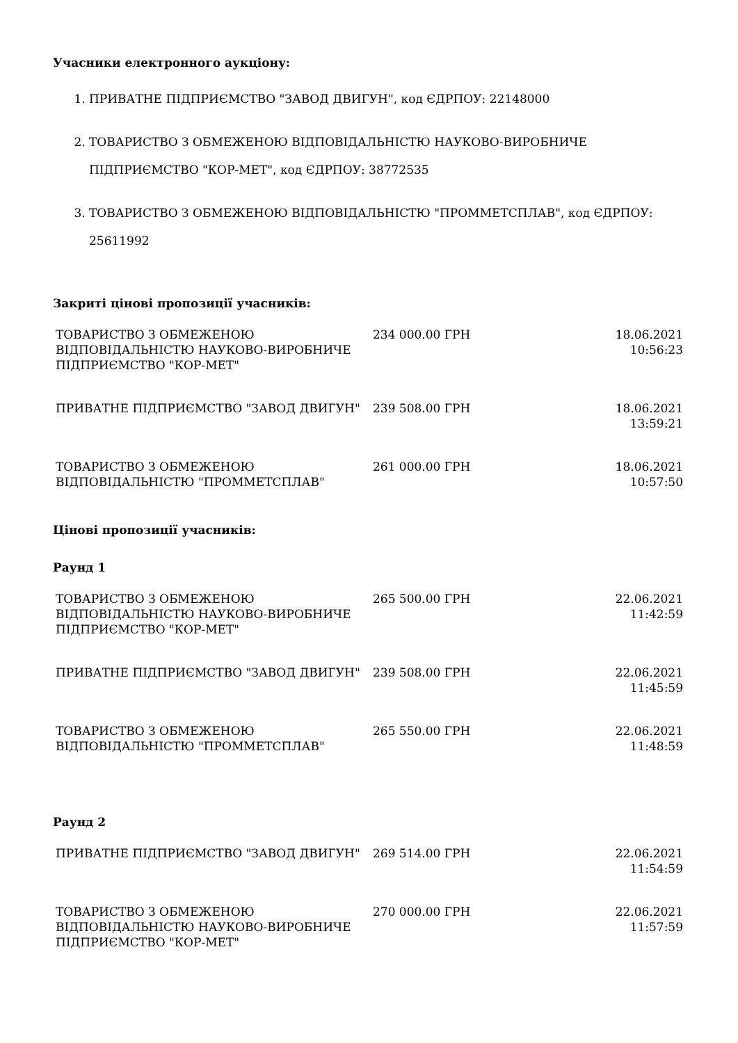Учасники електронного аукціону:
1. ПРИВАТНЕ ПІДПРИЄМСТВО "ЗАВОД ДВИГУН", код ЄДРПОУ: 22148000
2. ТОВАРИСТВО З ОБМЕЖЕНОЮ ВІДПОВІДАЛЬНІСТЮ НАУКОВО-ВИРОБНИЧЕ ПІДПРИЄМСТВО "КОР-МЕТ", код ЄДРПОУ: 38772535
3. ТОВАРИСТВО З ОБМЕЖЕНОЮ ВІДПОВІДАЛЬНІСТЮ "ПРОММЕТСПЛАВ", код ЄДРПОУ: 25611992
Закриті цінові пропозиції учасників:
| ТОВАРИСТВО З ОБМЕЖЕНОЮ ВІДПОВІДАЛЬНІСТЮ НАУКОВО-ВИРОБНИЧЕ ПІДПРИЄМСТВО "КОР-МЕТ" | 234 000.00 ГРН | 18.06.2021 10:56:23 |
| ПРИВАТНЕ ПІДПРИЄМСТВО "ЗАВОД ДВИГУН" | 239 508.00 ГРН | 18.06.2021 13:59:21 |
| ТОВАРИСТВО З ОБМЕЖЕНОЮ ВІДПОВІДАЛЬНІСТЮ "ПРОММЕТСПЛАВ" | 261 000.00 ГРН | 18.06.2021 10:57:50 |
Цінові пропозиції учасників:
Раунд 1
| ТОВАРИСТВО З ОБМЕЖЕНОЮ ВІДПОВІДАЛЬНІСТЮ НАУКОВО-ВИРОБНИЧЕ ПІДПРИЄМСТВО "КОР-МЕТ" | 265 500.00 ГРН | 22.06.2021 11:42:59 |
| ПРИВАТНЕ ПІДПРИЄМСТВО "ЗАВОД ДВИГУН" | 239 508.00 ГРН | 22.06.2021 11:45:59 |
| ТОВАРИСТВО З ОБМЕЖЕНОЮ ВІДПОВІДАЛЬНІСТЮ "ПРОММЕТСПЛАВ" | 265 550.00 ГРН | 22.06.2021 11:48:59 |
Раунд 2
| ПРИВАТНЕ ПІДПРИЄМСТВО "ЗАВОД ДВИГУН" | 269 514.00 ГРН | 22.06.2021 11:54:59 |
| ТОВАРИСТВО З ОБМЕЖЕНОЮ ВІДПОВІДАЛЬНІСТЮ НАУКОВО-ВИРОБНИЧЕ ПІДПРИЄМСТВО "КОР-МЕТ" | 270 000.00 ГРН | 22.06.2021 11:57:59 |